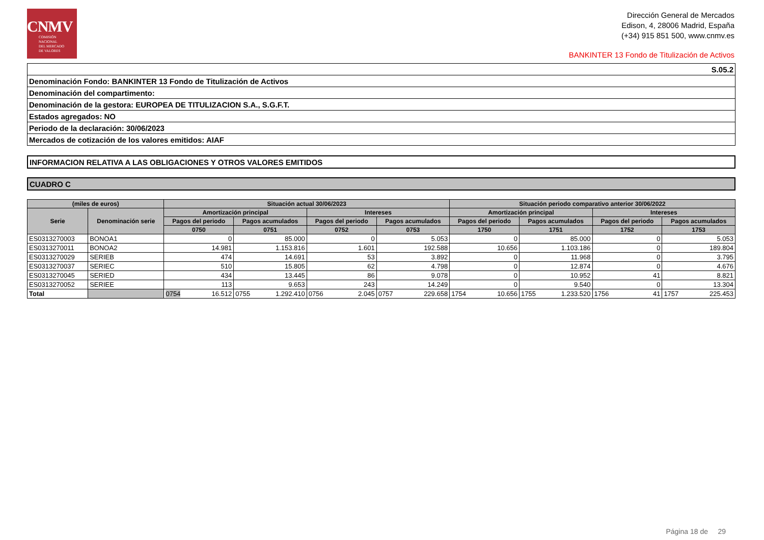CNMV
COMISIÓN
NACIONAL
DEL MERCADO
DE VALORES
Dirección General de Mercados
Edison, 4, 28006 Madrid, España
(+34) 915 851 500, www.cnmv.es
BANKINTER 13 Fondo de Titulización de Activos
| S.05.2 |
| Denominación Fondo: BANKINTER 13 Fondo de Titulización de Activos |
| Denominación del compartimento: |
| Denominación de la gestora: EUROPEA DE TITULIZACION S.A., S.G.F.T. |
| Estados agregados: NO |
| Periodo de la declaración: 30/06/2023 |
| Mercados de cotización de los valores emitidos: AIAF |
| INFORMACION RELATIVA A LAS OBLIGACIONES Y OTROS VALORES EMITIDOS |
| CUADRO C |
| (miles de euros) | | Situación actual 30/06/2023 | | | | Situación periodo comparativo anterior 30/06/2022 | | | |
| --- | --- | --- | --- | --- | --- | --- | --- | --- | --- |
| Serie | Denominación serie | Amortización principal | | Intereses | | Amortización principal | | Intereses | |
| | | Pagos del periodo | Pagos acumulados | Pagos del periodo | Pagos acumulados | Pagos del periodo | Pagos acumulados | Pagos del periodo | Pagos acumulados |
| | | 0750 | 0751 | 0752 | 0753 | 1750 | 1751 | 1752 | 1753 |
| ES0313270003 | BONOA1 | 0 | 85.000 | 0 | 5.053 | 0 | 85.000 | 0 | 5.053 |
| ES0313270011 | BONOA2 | 14.981 | 1.153.816 | 1.601 | 192.588 | 10.656 | 1.103.186 | 0 | 189.804 |
| ES0313270029 | SERIEB | 474 | 14.691 | 53 | 3.892 | 0 | 11.968 | 0 | 3.795 |
| ES0313270037 | SERIEC | 510 | 15.805 | 62 | 4.798 | 0 | 12.874 | 0 | 4.676 |
| ES0313270045 | SERIED | 434 | 13.445 | 86 | 9.078 | 0 | 10.952 | 41 | 8.821 |
| ES0313270052 | SERIEE | 113 | 9.653 | 243 | 14.249 | 0 | 9.540 | 0 | 13.304 |
| Total | | 0754 16.512 | 0755 1.292.410 | 0756 2.045 | 0757 229.658 | 1754 10.656 | 1755 1.233.520 | 1756 41 | 1757 225.453 |
Página 18 de 29